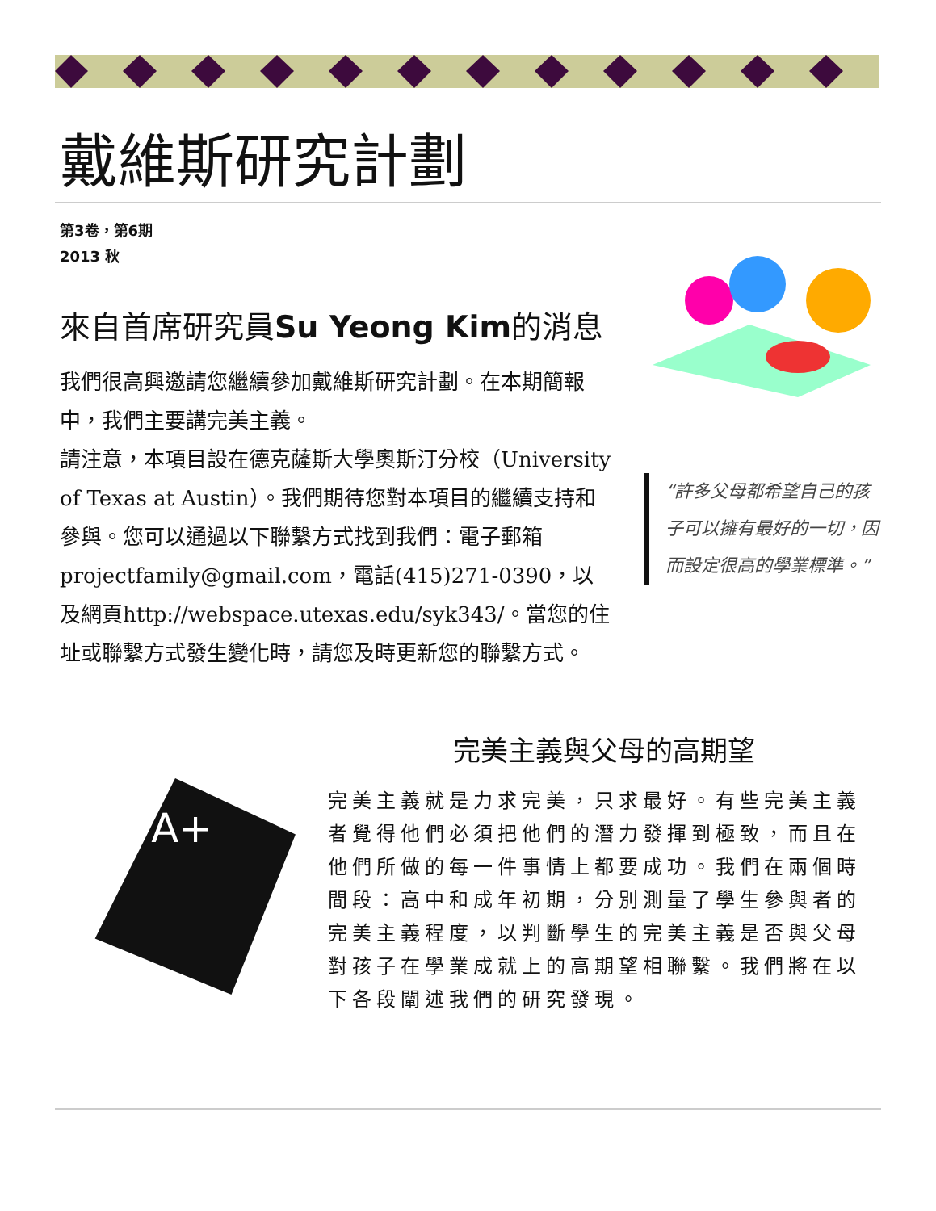戴維斯研究計劃
第3卷，第6期
2013 秋
來自首席研究員Su Yeong Kim的消息
我們很高興邀請您繼續參加戴維斯研究計劃。在本期簡報中，我們主要講完美主義。
請注意，本項目設在德克薩斯大學奧斯汀分校（University of Texas at Austin）。我們期待您對本項目的繼續支持和參與。您可以通過以下聯繫方式找到我們：電子郵箱projectfamily@gmail.com，電話(415)271-0390，以及網頁http://webspace.utexas.edu/syk343/。當您的住址或聯繫方式發生變化時，請您及時更新您的聯繫方式。
“許多父母都希望自己的孩子可以擁有最好的一切，因而設定很高的學業標準。”
A+
完美主義與父母的高期望
完美主義就是力求完美，只求最好。有些完美主義者覺得他們必須把他們的潛力發揮到極致，而且在他們所做的每一件事情上都要成功。我們在兩個時間段：高中和成年初期，分別測量了學生參與者的完美主義程度，以判斷學生的完美主義是否與父母對孩子在學業成就上的高期望相聯繫。我們將在以下各段闡述我們的研究發現。